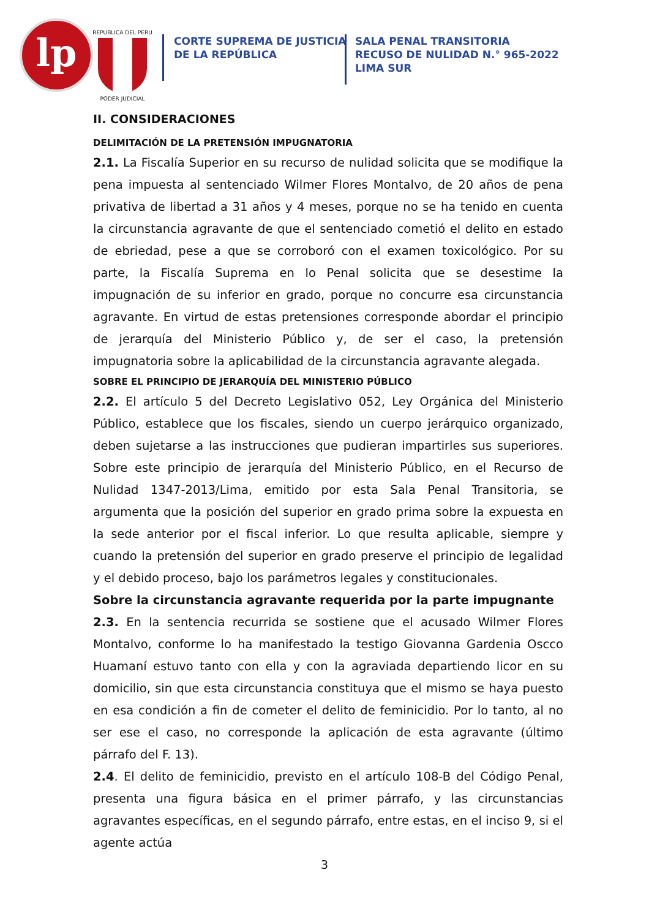lp
REPUBLICA DEL PERU
PODER JUDICIAL
CORTE SUPREMA DE JUSTICIA
DE LA REPÚBLICA
SALA PENAL TRANSITORIA
RECUSO DE NULIDAD N.° 965-2022
LIMA SUR
II. CONSIDERACIONES
DELIMITACIÓN DE LA PRETENSIÓN IMPUGNATORIA
2.1. La Fiscalía Superior en su recurso de nulidad solicita que se modifique la pena impuesta al sentenciado Wilmer Flores Montalvo, de 20 años de pena privativa de libertad a 31 años y 4 meses, porque no se ha tenido en cuenta la circunstancia agravante de que el sentenciado cometió el delito en estado de ebriedad, pese a que se corroboró con el examen toxicológico. Por su parte, la Fiscalía Suprema en lo Penal solicita que se desestime la impugnación de su inferior en grado, porque no concurre esa circunstancia agravante. En virtud de estas pretensiones corresponde abordar el principio de jerarquía del Ministerio Público y, de ser el caso, la pretensión impugnatoria sobre la aplicabilidad de la circunstancia agravante alegada.
SOBRE EL PRINCIPIO DE JERARQUÍA DEL MINISTERIO PÚBLICO
2.2. El artículo 5 del Decreto Legislativo 052, Ley Orgánica del Ministerio Público, establece que los fiscales, siendo un cuerpo jerárquico organizado, deben sujetarse a las instrucciones que pudieran impartirles sus superiores. Sobre este principio de jerarquía del Ministerio Público, en el Recurso de Nulidad 1347-2013/Lima, emitido por esta Sala Penal Transitoria, se argumenta que la posición del superior en grado prima sobre la expuesta en la sede anterior por el fiscal inferior. Lo que resulta aplicable, siempre y cuando la pretensión del superior en grado preserve el principio de legalidad y el debido proceso, bajo los parámetros legales y constitucionales.
Sobre la circunstancia agravante requerida por la parte impugnante
2.3. En la sentencia recurrida se sostiene que el acusado Wilmer Flores Montalvo, conforme lo ha manifestado la testigo Giovanna Gardenia Oscco Huamaní estuvo tanto con ella y con la agraviada departiendo licor en su domicilio, sin que esta circunstancia constituya que el mismo se haya puesto en esa condición a fin de cometer el delito de feminicidio. Por lo tanto, al no ser ese el caso, no corresponde la aplicación de esta agravante (último párrafo del F. 13).
2.4. El delito de feminicidio, previsto en el artículo 108-B del Código Penal, presenta una figura básica en el primer párrafo, y las circunstancias agravantes específicas, en el segundo párrafo, entre estas, en el inciso 9, si el agente actúa
3